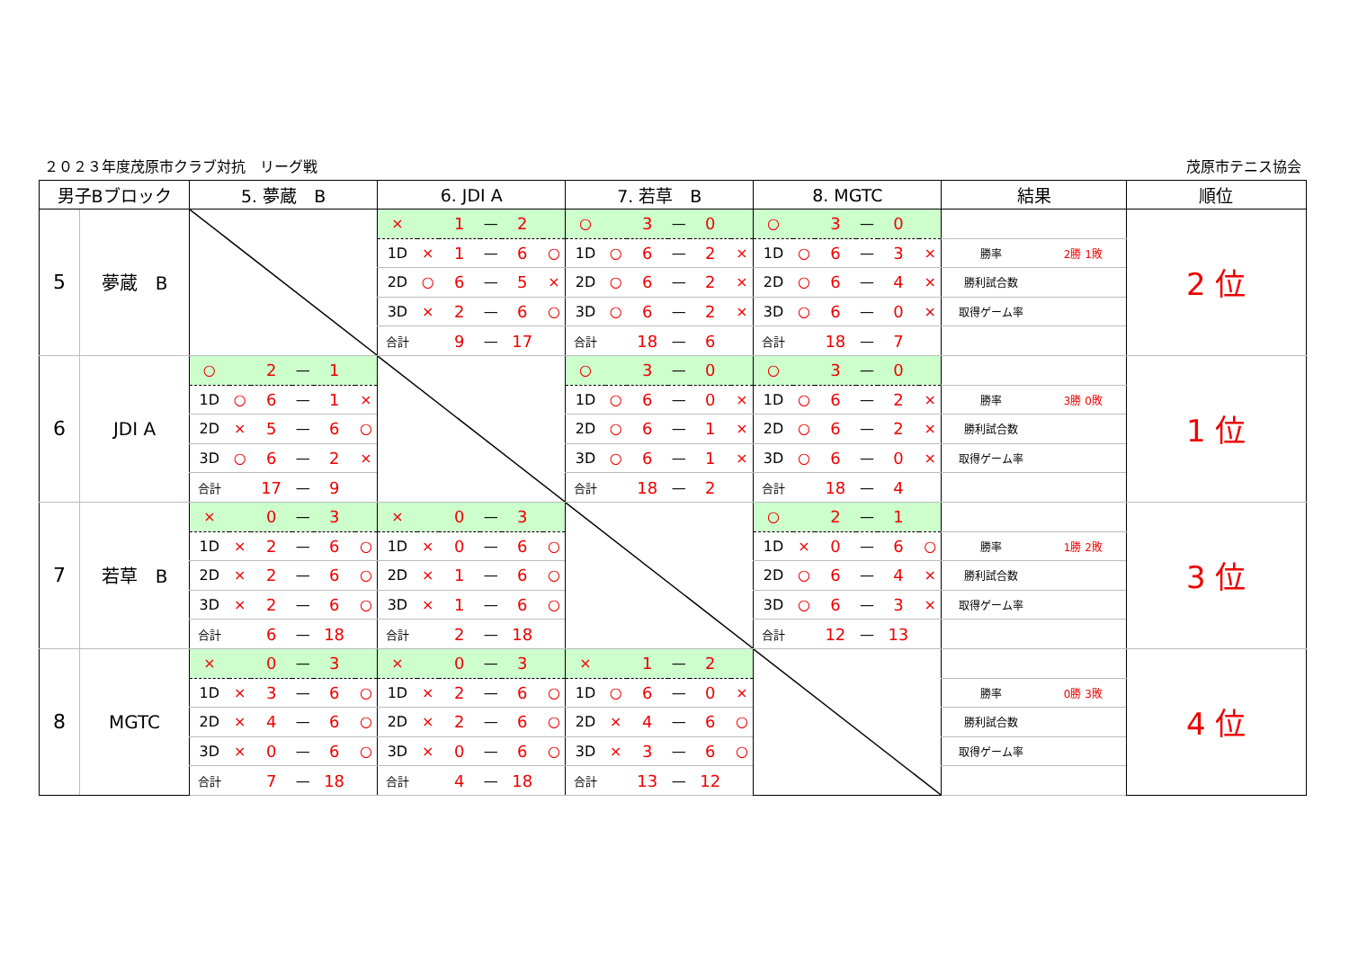２０２３年度茂原市クラブ対抗　リーグ戦 茂原市テニス協会
| 男子Bブロック | | 5. 夢蔵 B | | | | | | 6. JDI A | | | | | | 7. 若草 B | | | | | | 8. MGTC | | | | | | 結果 | | 順位 |
| --- | --- | --- | --- | --- | --- | --- | --- | --- | --- | --- | --- | --- | --- | --- | --- | --- | --- | --- | --- | --- | --- | --- | --- | --- | --- | --- | --- | --- |
| 5 | 夢蔵 B | | | | | | | × | | 1 | — | 2 | | ○ | | 3 | — | 0 | | ○ | | 3 | — | 0 | | | | 2 位 |
| | | | | | | | | 1D | × | 1 | — | 6 | ○ | 1D | ○ | 6 | — | 2 | × | 1D | ○ | 6 | — | 3 | × | 勝率 | 2勝 1敗 | |
| | | | | | | | | 2D | ○ | 6 | — | 5 | × | 2D | ○ | 6 | — | 2 | × | 2D | ○ | 6 | — | 4 | × | 勝利試合数 | | |
| | | | | | | | | 3D | × | 2 | — | 6 | ○ | 3D | ○ | 6 | — | 2 | × | 3D | ○ | 6 | — | 0 | × | 取得ゲーム率 | | |
| | | | | | | | | 合計 | | 9 | — | 17 | | 合計 | | 18 | — | 6 | | 合計 | | 18 | — | 7 | | | | |
| 6 | JDI A | ○ | | 2 | — | 1 | | | | | | | | ○ | | 3 | — | 0 | | ○ | | 3 | — | 0 | | | | 1 位 |
| | | 1D | ○ | 6 | — | 1 | × | | | | | | | 1D | ○ | 6 | — | 0 | × | 1D | ○ | 6 | — | 2 | × | 勝率 | 3勝 0敗 | |
| | | 2D | × | 5 | — | 6 | ○ | | | | | | | 2D | ○ | 6 | — | 1 | × | 2D | ○ | 6 | — | 2 | × | 勝利試合数 | | |
| | | 3D | ○ | 6 | — | 2 | × | | | | | | | 3D | ○ | 6 | — | 1 | × | 3D | ○ | 6 | — | 0 | × | 取得ゲーム率 | | |
| | | 合計 | | 17 | — | 9 | | | | | | | | 合計 | | 18 | — | 2 | | 合計 | | 18 | — | 4 | | | | |
| 7 | 若草 B | × | | 0 | — | 3 | | × | | 0 | — | 3 | | | | | | | | ○ | | 2 | — | 1 | | | | 3 位 |
| | | 1D | × | 2 | — | 6 | ○ | 1D | × | 0 | — | 6 | ○ | | | | | | | 1D | × | 0 | — | 6 | ○ | 勝率 | 1勝 2敗 | |
| | | 2D | × | 2 | — | 6 | ○ | 2D | × | 1 | — | 6 | ○ | | | | | | | 2D | ○ | 6 | — | 4 | × | 勝利試合数 | | |
| | | 3D | × | 2 | — | 6 | ○ | 3D | × | 1 | — | 6 | ○ | | | | | | | 3D | ○ | 6 | — | 3 | × | 取得ゲーム率 | | |
| | | 合計 | | 6 | — | 18 | | 合計 | | 2 | — | 18 | | | | | | | | 合計 | | 12 | — | 13 | | | | |
| 8 | MGTC | × | | 0 | — | 3 | | × | | 0 | — | 3 | | × | | 1 | — | 2 | | | | | | | | | | 4 位 |
| | | 1D | × | 3 | — | 6 | ○ | 1D | × | 2 | — | 6 | ○ | 1D | ○ | 6 | — | 0 | × | | | | | | | 勝率 | 0勝 3敗 | |
| | | 2D | × | 4 | — | 6 | ○ | 2D | × | 2 | — | 6 | ○ | 2D | × | 4 | — | 6 | ○ | | | | | | | 勝利試合数 | | |
| | | 3D | × | 0 | — | 6 | ○ | 3D | × | 0 | — | 6 | ○ | 3D | × | 3 | — | 6 | ○ | | | | | | | 取得ゲーム率 | | |
| | | 合計 | | 7 | — | 18 | | 合計 | | 4 | — | 18 | | 合計 | | 13 | — | 12 | | | | | | | | | | |